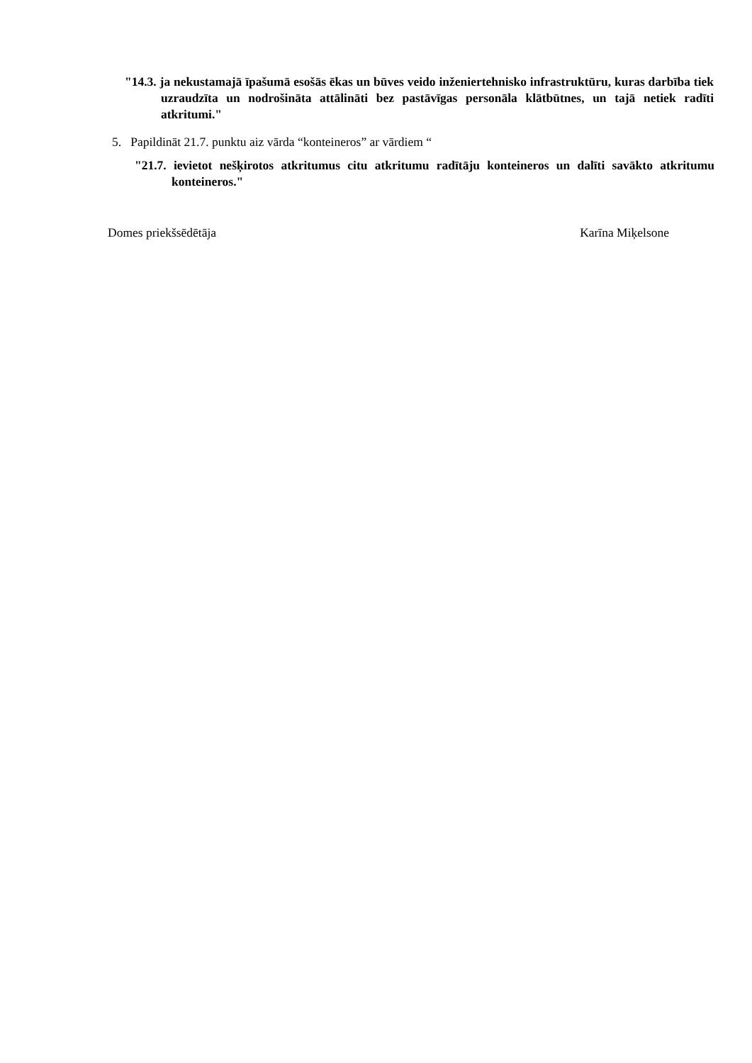"14.3. ja nekustamajā īpašumā esošās ēkas un būves veido inženiertehnisko infrastruktūru, kuras darbība tiek uzraudzīta un nodrošināta attālināti bez pastāvīgas personāla klātbūtnes, un tajā netiek radīti atkritumi."
5. Papildināt 21.7. punktu aiz vārda “konteineros” ar vārdiem “
"21.7. ievietot nešķirotos atkritumus citu atkritumu radītāju konteineros un dalīti savākto atkritumu konteineros."
Domes priekšsēdētāja Karīna Miķelsone